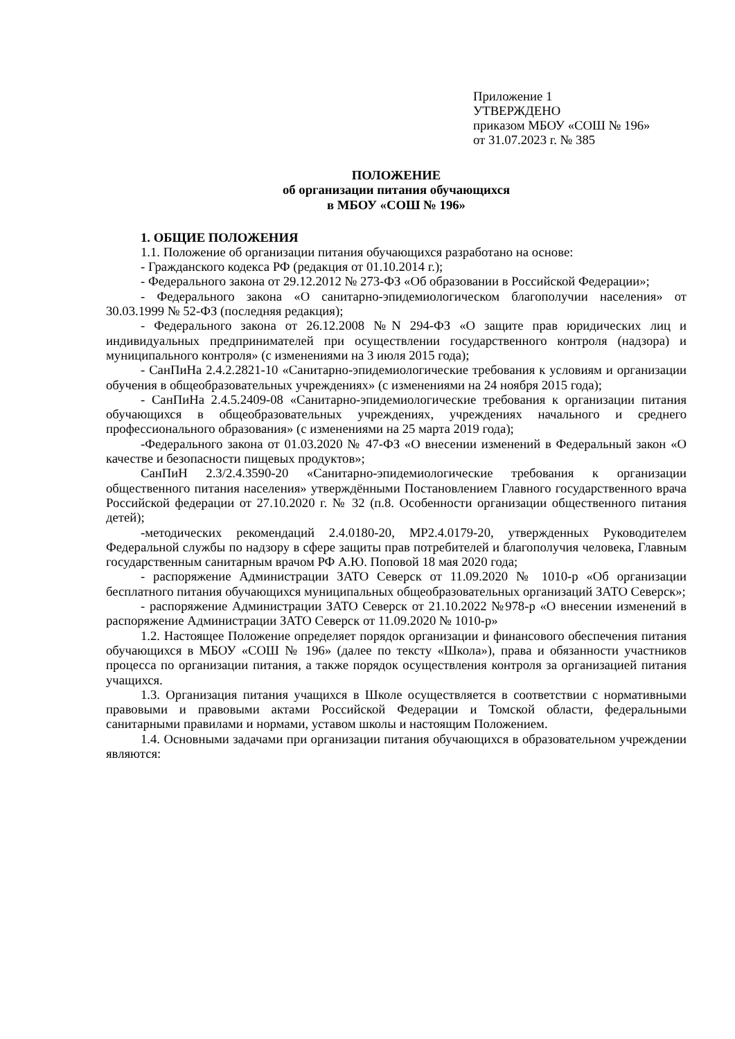Приложение 1
УТВЕРЖДЕНО
приказом МБОУ «СОШ № 196»
от 31.07.2023 г. № 385
ПОЛОЖЕНИЕ
об организации питания обучающихся
в МБОУ «СОШ № 196»
1. ОБЩИЕ ПОЛОЖЕНИЯ
1.1. Положение об организации питания обучающихся разработано на основе:
- Гражданского кодекса РФ (редакция от 01.10.2014 г.);
- Федерального закона от 29.12.2012 № 273-ФЗ «Об образовании в Российской Федерации»;
- Федерального закона «О санитарно-эпидемиологическом благополучии населения» от 30.03.1999 № 52-ФЗ (последняя редакция);
- Федерального закона от 26.12.2008 №N 294-ФЗ «О защите прав юридических лиц и индивидуальных предпринимателей при осуществлении государственного контроля (надзора) и муниципального контроля» (с изменениями на 3 июля 2015 года);
- СанПиНа 2.4.2.2821-10 «Санитарно-эпидемиологические требования к условиям и организации обучения в общеобразовательных учреждениях» (с изменениями на 24 ноября 2015 года);
- СанПиНа 2.4.5.2409-08 «Санитарно-эпидемиологические требования к организации питания обучающихся в общеобразовательных учреждениях, учреждениях начального и среднего профессионального образования» (с изменениями на 25 марта 2019 года);
-Федерального закона от 01.03.2020 № 47-ФЗ «О внесении изменений в Федеральный закон «О качестве и безопасности пищевых продуктов»;
СанПиН 2.3/2.4.3590-20 «Санитарно-эпидемиологические требования к организации общественного питания населения» утверждёнными Постановлением Главного государственного врача Российской федерации от 27.10.2020 г. № 32 (п.8. Особенности организации общественного питания детей);
-методических рекомендаций 2.4.0180-20, МР2.4.0179-20, утвержденных Руководителем Федеральной службы по надзору в сфере защиты прав потребителей и благополучия человека, Главным государственным санитарным врачом РФ А.Ю. Поповой 18 мая 2020 года;
- распоряжение Администрации ЗАТО Северск от 11.09.2020 № 1010-р «Об организации бесплатного питания обучающихся муниципальных общеобразовательных организаций ЗАТО Северск»;
- распоряжение Администрации ЗАТО Северск от 21.10.2022 №978-р «О внесении изменений в распоряжение Администрации ЗАТО Северск от 11.09.2020 № 1010-р»
1.2. Настоящее Положение определяет порядок организации и финансового обеспечения питания обучающихся в МБОУ «СОШ № 196» (далее по тексту «Школа»), права и обязанности участников процесса по организации питания, а также порядок осуществления контроля за организацией питания учащихся.
1.3. Организация питания учащихся в Школе осуществляется в соответствии с нормативными правовыми и правовыми актами Российской Федерации и Томской области, федеральными санитарными правилами и нормами, уставом школы и настоящим Положением.
1.4. Основными задачами при организации питания обучающихся в образовательном учреждении являются: